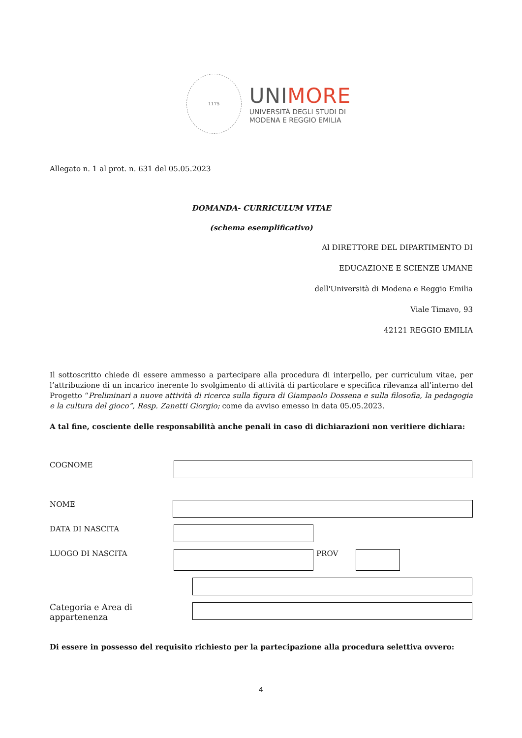1175
UNIMORE
UNIVERSITÀ DEGLI STUDI DI
MODENA E REGGIO EMILIA
Allegato n. 1 al prot. n. 631 del 05.05.2023
DOMANDA- CURRICULUM VITAE
(schema esemplificativo)
Al DIRETTORE DEL DIPARTIMENTO DI
EDUCAZIONE E SCIENZE UMANE
dell'Università di Modena e Reggio Emilia
Viale Timavo, 93
42121 REGGIO EMILIA
Il sottoscritto chiede di essere ammesso a partecipare alla procedura di interpello, per curriculum vitae, per l’attribuzione di un incarico inerente lo svolgimento di attività di particolare e specifica rilevanza all’interno del Progetto “Preliminari a nuove attività di ricerca sulla figura di Giampaolo Dossena e sulla filosofia, la pedagogia e la cultura del gioco”, Resp. Zanetti Giorgio; come da avviso emesso in data 05.05.2023.
A tal fine, cosciente delle responsabilità anche penali in caso di dichiarazioni non veritiere dichiara:
COGNOME
NOME
DATA DI NASCITA
LUOGO DI NASCITA PROV
Categoria e Area di appartenenza
Di essere in possesso del requisito richiesto per la partecipazione alla procedura selettiva ovvero:
4